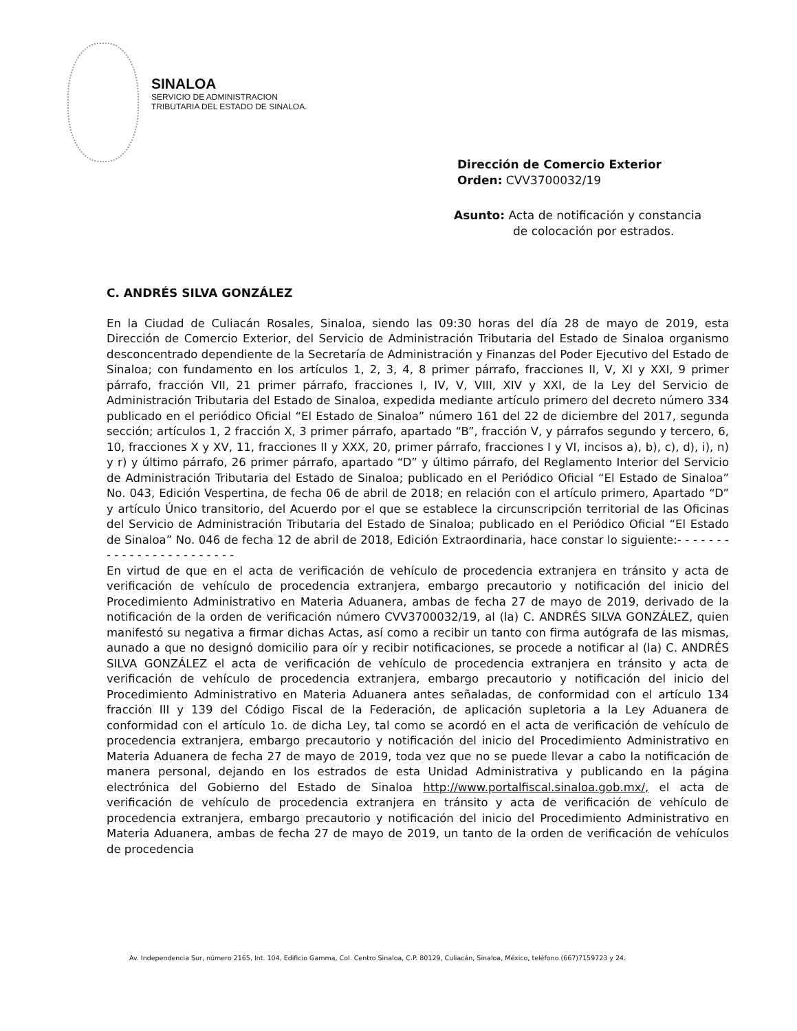SINALOA
SERVICIO DE ADMINISTRACION
TRIBUTARIA DEL ESTADO DE SINALOA.
Dirección de Comercio Exterior
Orden: CVV3700032/19
Asunto: Acta de notificación y constancia
de colocación por estrados.
C. ANDRÉS SILVA GONZÁLEZ
En la Ciudad de Culiacán Rosales, Sinaloa, siendo las 09:30 horas del día 28 de mayo de 2019, esta Dirección de Comercio Exterior, del Servicio de Administración Tributaria del Estado de Sinaloa organismo desconcentrado dependiente de la Secretaría de Administración y Finanzas del Poder Ejecutivo del Estado de Sinaloa; con fundamento en los artículos 1, 2, 3, 4, 8 primer párrafo, fracciones II, V, XI y XXI, 9 primer párrafo, fracción VII, 21 primer párrafo, fracciones I, IV, V, VIII, XIV y XXI, de la Ley del Servicio de Administración Tributaria del Estado de Sinaloa, expedida mediante artículo primero del decreto número 334 publicado en el periódico Oficial “El Estado de Sinaloa” número 161 del 22 de diciembre del 2017, segunda sección; artículos 1, 2 fracción X, 3 primer párrafo, apartado “B”, fracción V, y párrafos segundo y tercero, 6, 10, fracciones X y XV, 11, fracciones II y XXX, 20, primer párrafo, fracciones I y VI, incisos a), b), c), d), i), n) y r) y último párrafo, 26 primer párrafo, apartado “D” y último párrafo, del Reglamento Interior del Servicio de Administración Tributaria del Estado de Sinaloa; publicado en el Periódico Oficial “El Estado de Sinaloa” No. 043, Edición Vespertina, de fecha 06 de abril de 2018; en relación con el artículo primero, Apartado “D” y artículo Único transitorio, del Acuerdo por el que se establece la circunscripción territorial de las Oficinas del Servicio de Administración Tributaria del Estado de Sinaloa; publicado en el Periódico Oficial “El Estado de Sinaloa” No. 046 de fecha 12 de abril de 2018, Edición Extraordinaria, hace constar lo siguiente:- - - - - - - - - - - - - - - - - - - - - - - -
En virtud de que en el acta de verificación de vehículo de procedencia extranjera en tránsito y acta de verificación de vehículo de procedencia extranjera, embargo precautorio y notificación del inicio del Procedimiento Administrativo en Materia Aduanera, ambas de fecha 27 de mayo de 2019, derivado de la notificación de la orden de verificación número CVV3700032/19, al (la) C. ANDRÉS SILVA GONZÁLEZ, quien manifestó su negativa a firmar dichas Actas, así como a recibir un tanto con firma autógrafa de las mismas, aunado a que no designó domicilio para oír y recibir notificaciones, se procede a notificar al (la) C. ANDRÉS SILVA GONZÁLEZ el acta de verificación de vehículo de procedencia extranjera en tránsito y acta de verificación de vehículo de procedencia extranjera, embargo precautorio y notificación del inicio del Procedimiento Administrativo en Materia Aduanera antes señaladas, de conformidad con el artículo 134 fracción III y 139 del Código Fiscal de la Federación, de aplicación supletoria a la Ley Aduanera de conformidad con el artículo 1o. de dicha Ley, tal como se acordó en el acta de verificación de vehículo de procedencia extranjera, embargo precautorio y notificación del inicio del Procedimiento Administrativo en Materia Aduanera de fecha 27 de mayo de 2019, toda vez que no se puede llevar a cabo la notificación de manera personal, dejando en los estrados de esta Unidad Administrativa y publicando en la página electrónica del Gobierno del Estado de Sinaloa http://www.portalfiscal.sinaloa.gob.mx/, el acta de verificación de vehículo de procedencia extranjera en tránsito y acta de verificación de vehículo de procedencia extranjera, embargo precautorio y notificación del inicio del Procedimiento Administrativo en Materia Aduanera, ambas de fecha 27 de mayo de 2019, un tanto de la orden de verificación de vehículos de procedencia
Av. Independencia Sur, número 2165, Int. 104, Edificio Gamma, Col. Centro Sinaloa, C.P. 80129, Culiacán, Sinaloa, México, teléfono (667)7159723 y 24.